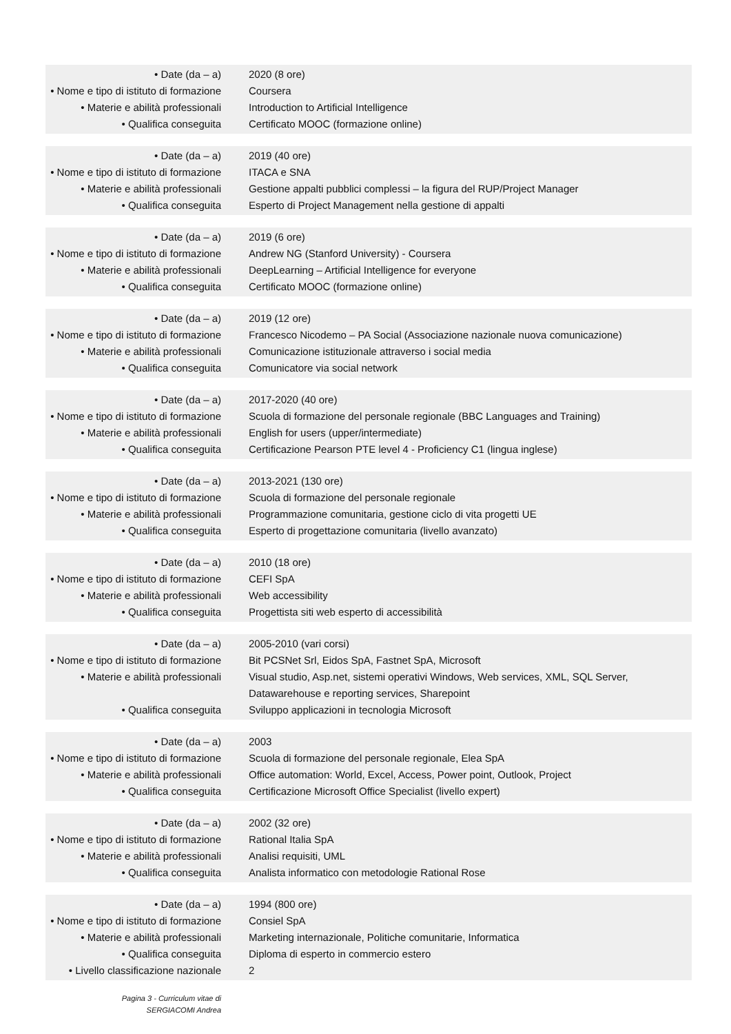| • Date (da – a) | 2020 (8 ore) |
| • Nome e tipo di istituto di formazione | Coursera |
| • Materie e abilità professionali | Introduction to Artificial Intelligence |
| • Qualifica conseguita | Certificato MOOC (formazione online) |
| • Date (da – a) | 2019 (40 ore) |
| • Nome e tipo di istituto di formazione | ITACA e SNA |
| • Materie e abilità professionali | Gestione appalti pubblici complessi – la figura del RUP/Project Manager |
| • Qualifica conseguita | Esperto di Project Management nella gestione di appalti |
| • Date (da – a) | 2019 (6 ore) |
| • Nome e tipo di istituto di formazione | Andrew NG (Stanford University) - Coursera |
| • Materie e abilità professionali | DeepLearning – Artificial Intelligence for everyone |
| • Qualifica conseguita | Certificato MOOC (formazione online) |
| • Date (da – a) | 2019 (12 ore) |
| • Nome e tipo di istituto di formazione | Francesco Nicodemo – PA Social (Associazione nazionale nuova comunicazione) |
| • Materie e abilità professionali | Comunicazione istituzionale attraverso i social media |
| • Qualifica conseguita | Comunicatore via social network |
| • Date (da – a) | 2017-2020 (40 ore) |
| • Nome e tipo di istituto di formazione | Scuola di formazione del personale regionale (BBC Languages and Training) |
| • Materie e abilità professionali | English for users (upper/intermediate) |
| • Qualifica conseguita | Certificazione Pearson PTE level 4 - Proficiency C1 (lingua inglese) |
| • Date (da – a) | 2013-2021 (130 ore) |
| • Nome e tipo di istituto di formazione | Scuola di formazione del personale regionale |
| • Materie e abilità professionali | Programmazione comunitaria, gestione ciclo di vita progetti UE |
| • Qualifica conseguita | Esperto di progettazione comunitaria (livello avanzato) |
| • Date (da – a) | 2010 (18 ore) |
| • Nome e tipo di istituto di formazione | CEFI SpA |
| • Materie e abilità professionali | Web accessibility |
| • Qualifica conseguita | Progettista siti web esperto di accessibilità |
| • Date (da – a) | 2005-2010 (vari corsi) |
| • Nome e tipo di istituto di formazione | Bit PCSNet Srl, Eidos SpA, Fastnet SpA, Microsoft |
| • Materie e abilità professionali | Visual studio, Asp.net, sistemi operativi Windows, Web services, XML, SQL Server, Datawarehouse e reporting services, Sharepoint |
| • Qualifica conseguita | Sviluppo applicazioni in tecnologia Microsoft |
| • Date (da – a) | 2003 |
| • Nome e tipo di istituto di formazione | Scuola di formazione del personale regionale, Elea SpA |
| • Materie e abilità professionali | Office automation: World, Excel, Access, Power point, Outlook, Project |
| • Qualifica conseguita | Certificazione Microsoft Office Specialist (livello expert) |
| • Date (da – a) | 2002 (32 ore) |
| • Nome e tipo di istituto di formazione | Rational Italia SpA |
| • Materie e abilità professionali | Analisi requisiti, UML |
| • Qualifica conseguita | Analista informatico con metodologie Rational Rose |
| • Date (da – a) | 1994 (800 ore) |
| • Nome e tipo di istituto di formazione | Consiel SpA |
| • Materie e abilità professionali | Marketing internazionale, Politiche comunitarie, Informatica |
| • Qualifica conseguita | Diploma di esperto in commercio estero |
| • Livello classificazione nazionale | 2 |
Pagina 3 - Curriculum vitae di
SERGIACOMI Andrea